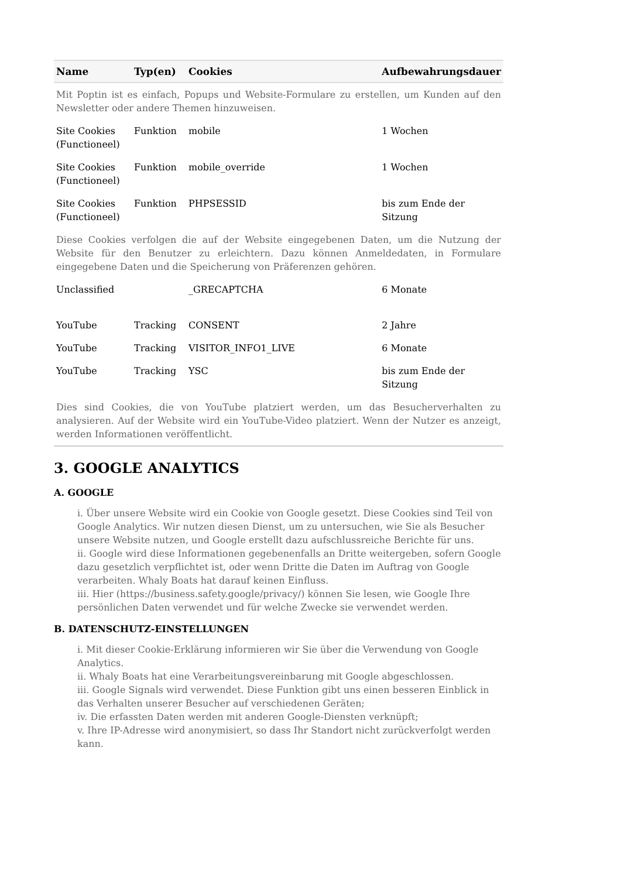| Name | Typ(en) | Cookies | Aufbewahrungsdauer |
| --- | --- | --- | --- |
| Mit Poptin ist es einfach, Popups und Website-Formulare zu erstellen, um Kunden auf den Newsletter oder andere Themen hinzuweisen. | | | |
| Site Cookies (Functioneel) | Funktion | mobile | 1 Wochen |
| Site Cookies (Functioneel) | Funktion | mobile_override | 1 Wochen |
| Site Cookies (Functioneel) | Funktion | PHPSESSID | bis zum Ende der Sitzung |
| Diese Cookies verfolgen die auf der Website eingegebenen Daten, um die Nutzung der Website für den Benutzer zu erleichtern. Dazu können Anmeldedaten, in Formulare eingegebene Daten und die Speicherung von Präferenzen gehören. | | | |
| Unclassified | | _GRECAPTCHA | 6 Monate |
| YouTube | Tracking | CONSENT | 2 Jahre |
| YouTube | Tracking | VISITOR_INFO1_LIVE | 6 Monate |
| YouTube | Tracking | YSC | bis zum Ende der Sitzung |
| Dies sind Cookies, die von YouTube platziert werden, um das Besucherverhalten zu analysieren. Auf der Website wird ein YouTube-Video platziert. Wenn der Nutzer es anzeigt, werden Informationen veröffentlicht. | | | |
3. GOOGLE ANALYTICS
A. GOOGLE
i. Über unsere Website wird ein Cookie von Google gesetzt. Diese Cookies sind Teil von Google Analytics. Wir nutzen diesen Dienst, um zu untersuchen, wie Sie als Besucher unsere Website nutzen, und Google erstellt dazu aufschlussreiche Berichte für uns.
ii. Google wird diese Informationen gegebenenfalls an Dritte weitergeben, sofern Google dazu gesetzlich verpflichtet ist, oder wenn Dritte die Daten im Auftrag von Google verarbeiten. Whaly Boats hat darauf keinen Einfluss.
iii. Hier (https://business.safety.google/privacy/) können Sie lesen, wie Google Ihre persönlichen Daten verwendet und für welche Zwecke sie verwendet werden.
B. DATENSCHUTZ-EINSTELLUNGEN
i. Mit dieser Cookie-Erklärung informieren wir Sie über die Verwendung von Google Analytics.
ii. Whaly Boats hat eine Verarbeitungsvereinbarung mit Google abgeschlossen.
iii. Google Signals wird verwendet. Diese Funktion gibt uns einen besseren Einblick in das Verhalten unserer Besucher auf verschiedenen Geräten;
iv. Die erfassten Daten werden mit anderen Google-Diensten verknüpft;
v. Ihre IP-Adresse wird anonymisiert, so dass Ihr Standort nicht zurückverfolgt werden kann.